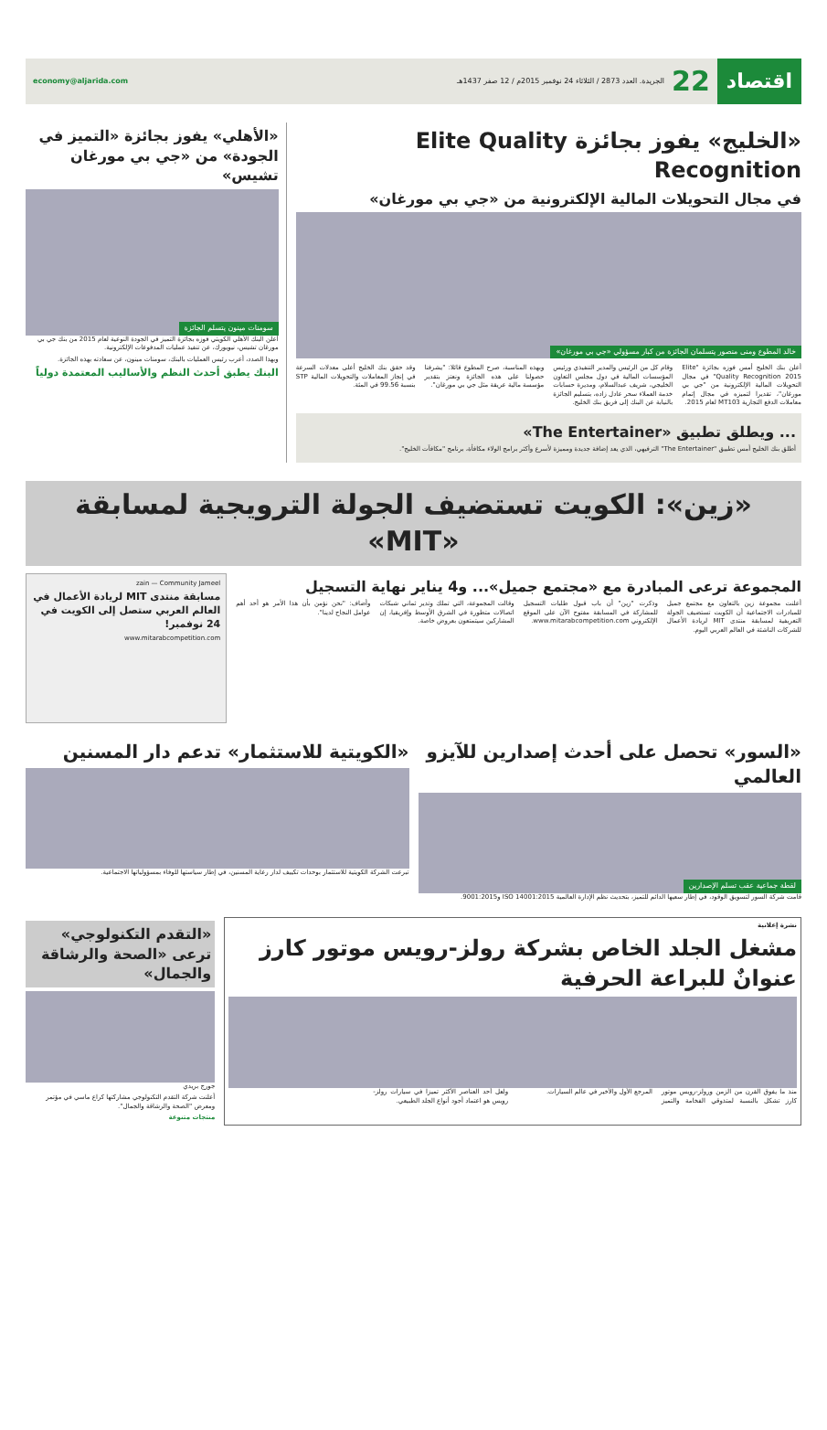اقتصاد
22
الجريدة. العدد 2873 / الثلاثاء 24 نوفمبر 2015م / 12 صفر 1437هـ
economy@aljarida.com
«الخليج» يفوز بجائزة Elite Quality Recognition
في مجال التحويلات المالية الإلكترونية من «جي بي مورغان»
خالد المطوع ومنى منصور يتسلمان الجائزة من كبار مسؤولي «جي بي مورغان»
أعلن بنك الخليج أمس فوزه بجائزة "Elite Quality Recognition 2015" في مجال التحويلات المالية الإلكترونية من "جي بي مورغان"، تقديرا لتميزه في مجال إتمام معاملات الدفع التجارية MT103 لعام 2015.
وقام كل من الرئيس والمدير التنفيذي ورئيس المؤسسات المالية في دول مجلس التعاون الخليجي، شريف عبدالسلام، ومديرة حسابات خدمة العملاء سحر عادل زاده، بتسليم الجائزة بالنيابة عن البنك إلى فريق بنك الخليج.
وبهذه المناسبة، صرح المطوع قائلا: "يشرفنا حصولنا على هذه الجائزة ونعتز بتقدير مؤسسة مالية عريقة مثل جي بي مورغان".
وقد حقق بنك الخليج أعلى معدلات السرعة في إنجاز المعاملات والتحويلات المالية STP بنسبة 99.56 في المئة.
... ويطلق تطبيق «The Entertainer»
أطلق بنك الخليج أمس تطبيق "The Entertainer" الترفيهي، الذي يعد إضافة جديدة ومميزة لأسرع وأكثر برامج الولاء مكافأة، برنامج "مكافآت الخليج".
«الأهلي» يفوز بجائزة «التميز في الجودة» من «جي بي مورغان تشيس»
سومنات مينون يتسلم الجائزة
أعلن البنك الأهلي الكويتي فوزه بجائزة التميز في الجودة النوعية لعام 2015 من بنك جي بي مورغان تشيس، نيويورك، عن تنفيذ عمليات المدفوعات الإلكترونية.
وبهذا الصدد، أعرب رئيس العمليات بالبنك، سومنات مينون، عن سعادته بهذه الجائزة.
البنك يطبق أحدث النظم والأساليب المعتمدة دولياً
«زين»: الكويت تستضيف الجولة الترويجية لمسابقة «MIT»
المجموعة ترعى المبادرة مع «مجتمع جميل»... و4 يناير نهاية التسجيل
أعلنت مجموعة زين بالتعاون مع مجتمع جميل للمبادرات الاجتماعية أن الكويت تستضيف الجولة التعريفية لمسابقة منتدى MIT لريادة الأعمال للشركات الناشئة في العالم العربي اليوم.
وذكرت "زين" أن باب قبول طلبات التسجيل للمشاركة في المسابقة مفتوح الآن على الموقع الإلكتروني www.mitarabcompetition.com.
وقالت المجموعة، التي تملك وتدير ثماني شبكات اتصالات متطورة في الشرق الأوسط وإفريقيا، إن المشاركين سيتمتعون بعروض خاصة.
وأضاف: "نحن نؤمن بأن هذا الأمر هو أحد أهم عوامل النجاح لدينا".
zain — Community Jameel
مسابقة منتدى MIT لريادة الأعمال في العالم العربي ستصل إلى الكويت في 24 نوفمبر!
www.mitarabcompetition.com
«السور» تحصل على أحدث إصدارين للآيزو العالمي
لقطة جماعية عقب تسلم الإصدارين
قامت شركة السور لتسويق الوقود، في إطار سعيها الدائم للتميز، بتحديث نظم الإدارة العالمية ISO 14001:2015 و9001:2015.
«الكويتية للاستثمار» تدعم دار المسنين
تبرعت الشركة الكويتية للاستثمار بوحدات تكييف لدار رعاية المسنين، في إطار سياستها للوفاء بمسؤولياتها الاجتماعية.
نشرة إعلانية
مشغل الجلد الخاص بشركة رولز-رويس موتور كارز عنوانٌ للبراعة الحرفية
منذ ما يفوق القرن من الزمن ورولز-رويس موتور كارز تشكل بالنسبة لمتذوقي الفخامة والتميز المرجع الأول والأخير في عالم السيارات.
ولعل أحد العناصر الأكثر تميزا في سيارات رولز-رويس هو اعتماد أجود أنواع الجلد الطبيعي.
«التقدم التكنولوجي» ترعى «الصحة والرشاقة والجمال»
جورج بريدي
أعلنت شركة التقدم التكنولوجي مشاركتها كراع ماسي في مؤتمر ومعرض "الصحة والرشاقة والجمال".
منتجات متنوعة